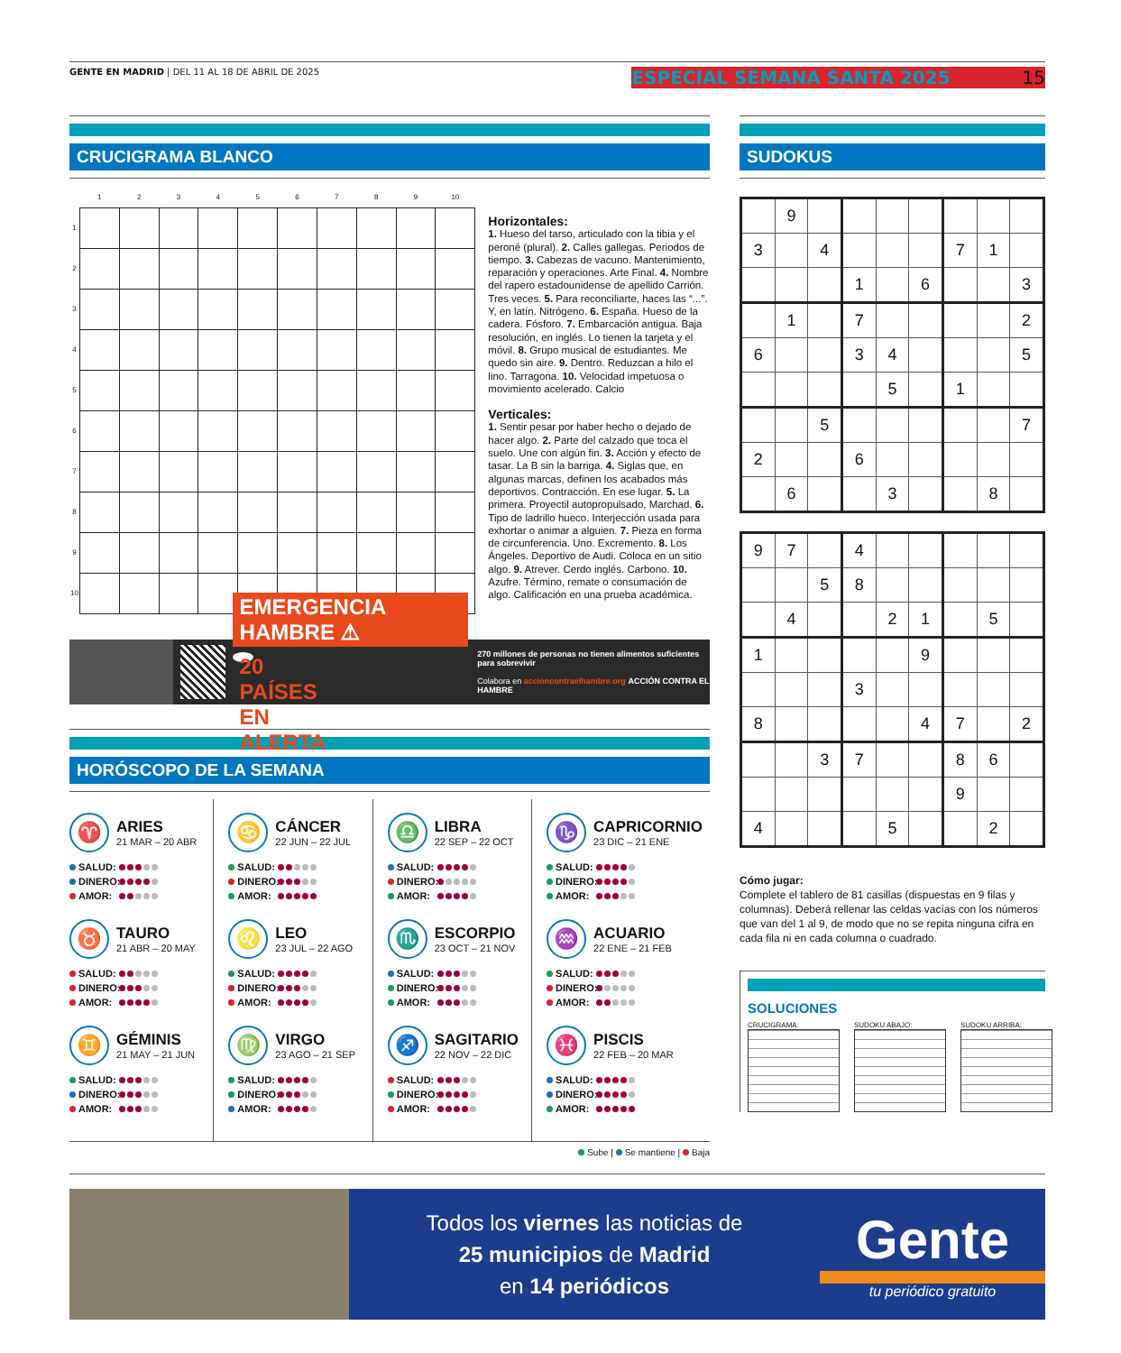GENTE EN MADRID | DEL 11 AL 18 DE ABRIL DE 2025
ESPECIAL SEMANA SANTA 2025 15
CRUCIGRAMA BLANCO
| | 1 | 2 | 3 | 4 | 5 | 6 | 7 | 8 | 9 | 10 |
| --- | --- | --- | --- | --- | --- | --- | --- | --- | --- | --- |
| 1 | | | | | | | | | | |
| 2 | | | | | | | | | | |
| 3 | | | | | | | | | | |
| 4 | | | | | | | | | | |
| 5 | | | | | | | | | | |
| 6 | | | | | | | | | | |
| 7 | | | | | | | | | | |
| 8 | | | | | | | | | | |
| 9 | | | | | | | | | | |
| 10 | | | | | | | | | | |
Horizontales:
1. Hueso del tarso, articulado con la tibia y el peroné (plural). 2. Calles gallegas. Periodos de tiempo. 3. Cabezas de vacuno. Mantenimiento, reparación y operaciones. Arte Final. 4. Nombre del rapero estadounidense de apellido Carrión. Tres veces. 5. Para reconciliarte, haces las “...”. Y, en latín. Nitrógeno. 6. España. Hueso de la cadera. Fósforo. 7. Embarcación antigua. Baja resolución, en inglés. Lo tienen la tarjeta y el móvil. 8. Grupo musical de estudiantes. Me quedo sin aire. 9. Dentro. Reduzcan a hilo el lino. Tarragona. 10. Velocidad impetuosa o movimiento acelerado. Calcio
Verticales:
1. Sentir pesar por haber hecho o dejado de hacer algo. 2. Parte del calzado que toca el suelo. Une con algún fin. 3. Acción y efecto de tasar. La B sin la barriga. 4. Siglas que, en algunas marcas, definen los acabados más deportivos. Contracción. En ese lugar. 5. La primera. Proyectil autopropulsado, Marchad. 6. Tipo de ladrillo hueco. Interjección usada para exhortar o animar a alguien. 7. Pieza en forma de circunferencia. Uno. Excremento. 8. Los Ángeles. Deportivo de Audi. Coloca en un sitio algo. 9. Atrever. Cerdo inglés. Carbono. 10. Azufre. Término, remate o consumación de algo. Calificación en una prueba académica.
EMERGENCIA HAMBRE ⚠
20 PAÍSES EN ALERTA
270 millones de personas no tienen alimentos suficientes para sobrevivir
Colabora en accioncontraelhambre.org ACCIÓN CONTRA EL HAMBRE
HORÓSCOPO DE LA SEMANA
♈
ARIES
21 MAR – 20 ABR
SALUD:
DINERO:
AMOR:
♉
TAURO
21 ABR – 20 MAY
SALUD:
DINERO:
AMOR:
♊
GÉMINIS
21 MAY – 21 JUN
SALUD:
DINERO:
AMOR:
♋
CÁNCER
22 JUN – 22 JUL
SALUD:
DINERO:
AMOR:
♌
LEO
23 JUL – 22 AGO
SALUD:
DINERO:
AMOR:
♍
VIRGO
23 AGO – 21 SEP
SALUD:
DINERO:
AMOR:
♎
LIBRA
22 SEP – 22 OCT
SALUD:
DINERO:
AMOR:
♏
ESCORPIO
23 OCT – 21 NOV
SALUD:
DINERO:
AMOR:
♐
SAGITARIO
22 NOV – 22 DIC
SALUD:
DINERO:
AMOR:
♑
CAPRICORNIO
23 DIC – 21 ENE
SALUD:
DINERO:
AMOR:
♒
ACUARIO
22 ENE – 21 FEB
SALUD:
DINERO:
AMOR:
♓
PISCIS
22 FEB – 20 MAR
SALUD:
DINERO:
AMOR:
Sube | Se mantiene | Baja
SUDOKUS
| | 9 | | | | | | | |
| 3 | | 4 | | | | 7 | 1 | |
| | | | 1 | | 6 | | | 3 |
| | 1 | | 7 | | | | | 2 |
| 6 | | | 3 | 4 | | | | 5 |
| | | | | 5 | | 1 | | |
| | | 5 | | | | | | 7 |
| 2 | | | 6 | | | | | |
| | 6 | | | 3 | | | 8 | |
| 9 | 7 | | 4 | | | | | |
| | | 5 | 8 | | | | | |
| | 4 | | | 2 | 1 | | 5 | |
| 1 | | | | | 9 | | | |
| | | | 3 | | | | | |
| 8 | | | | | 4 | 7 | | 2 |
| | | 3 | 7 | | | 8 | 6 | |
| | | | | | | 9 | | |
| 4 | | | | 5 | | | 2 | |
Cómo jugar:
Complete el tablero de 81 casillas (dispuestas en 9 filas y columnas). Deberá rellenar las celdas vacías con los números que van del 1 al 9, de modo que no se repita ninguna cifra en cada fila ni en cada columna o cuadrado.
SOLUCIONES
CRUCIGRAMA: SUDOKU ABAJO: SUDOKU ARRIBA:
Todos los viernes las noticias de
25 municipios de Madrid
en 14 periódicos
Gente
tu periódico gratuito